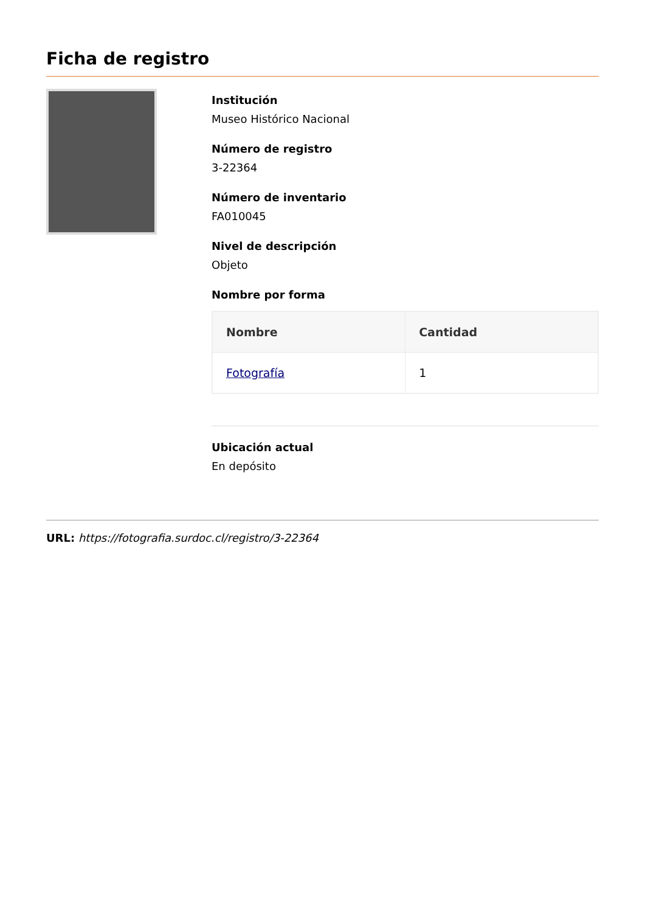Ficha de registro
Institución
Museo Histórico Nacional
Número de registro
3-22364
Número de inventario
FA010045
Nivel de descripción
Objeto
Nombre por forma
| Nombre | Cantidad |
| --- | --- |
| Fotografía | 1 |
Ubicación actual
En depósito
URL: https://fotografia.surdoc.cl/registro/3-22364